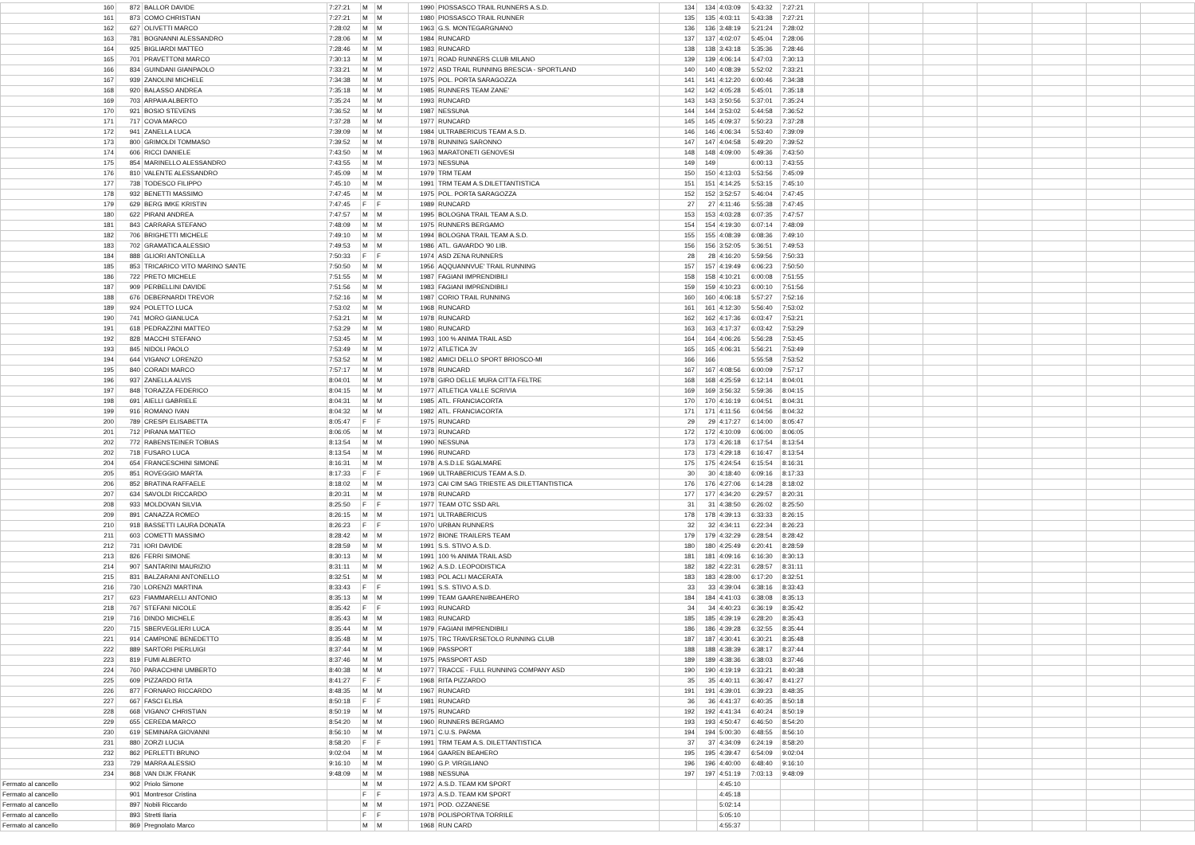| 160 | 872 | BALLOR DAVIDE | 7:27:21 | M | M | 1990 | PIOSSASCO TRAIL RUNNERS A.S.D. | 134 | 134 | 4:03:09 | 5:43:32 | 7:27:21 | | | | | | | |
| 161 | 873 | COMO CHRISTIAN | 7:27:21 | M | M | 1980 | PIOSSASCO TRAIL RUNNER | 135 | 135 | 4:03:11 | 5:43:38 | 7:27:21 | | | | | | | |
| 162 | 627 | OLIVETTI MARCO | 7:28:02 | M | M | 1963 | G.S. MONTEGARGNANO | 136 | 136 | 3:48:19 | 5:21:24 | 7:28:02 | | | | | | | |
| 163 | 781 | BOGNANNI ALESSANDRO | 7:28:06 | M | M | 1984 | RUNCARD | 137 | 137 | 4:02:07 | 5:45:04 | 7:28:06 | | | | | | | |
| 164 | 925 | BIGLIARDI MATTEO | 7:28:46 | M | M | 1983 | RUNCARD | 138 | 138 | 3:43:18 | 5:35:36 | 7:28:46 | | | | | | | |
| 165 | 701 | PRAVETTONI MARCO | 7:30:13 | M | M | 1971 | ROAD RUNNERS CLUB MILANO | 139 | 139 | 4:06:14 | 5:47:03 | 7:30:13 | | | | | | | |
| 166 | 834 | GUINDANI GIANPAOLO | 7:33:21 | M | M | 1972 | ASD TRAIL RUNNING BRESCIA - SPORTLAND | 140 | 140 | 4:08:39 | 5:52:02 | 7:33:21 | | | | | | | |
| 167 | 939 | ZANOLINI MICHELE | 7:34:38 | M | M | 1975 | POL. PORTA SARAGOZZA | 141 | 141 | 4:12:20 | 6:00:46 | 7:34:38 | | | | | | | |
| 168 | 920 | BALASSO ANDREA | 7:35:18 | M | M | 1985 | RUNNERS TEAM ZANE' | 142 | 142 | 4:05:28 | 5:45:01 | 7:35:18 | | | | | | | |
| 169 | 703 | ARPAIA ALBERTO | 7:35:24 | M | M | 1993 | RUNCARD | 143 | 143 | 3:50:56 | 5:37:01 | 7:35:24 | | | | | | | |
| 170 | 921 | BOSIO STEVENS | 7:36:52 | M | M | 1987 | NESSUNA | 144 | 144 | 3:53:02 | 5:44:58 | 7:36:52 | | | | | | | |
| 171 | 717 | COVA MARCO | 7:37:28 | M | M | 1977 | RUNCARD | 145 | 145 | 4:09:37 | 5:50:23 | 7:37:28 | | | | | | | |
| 172 | 941 | ZANELLA LUCA | 7:39:09 | M | M | 1984 | ULTRABERICUS TEAM A.S.D. | 146 | 146 | 4:06:34 | 5:53:40 | 7:39:09 | | | | | | | |
| 173 | 800 | GRIMOLDI TOMMASO | 7:39:52 | M | M | 1978 | RUNNING SARONNO | 147 | 147 | 4:04:58 | 5:49:20 | 7:39:52 | | | | | | | |
| 174 | 606 | RICCI DANIELE | 7:43:50 | M | M | 1963 | MARATONETI GENOVESI | 148 | 148 | 4:09:00 | 5:49:36 | 7:43:50 | | | | | | | |
| 175 | 854 | MARINELLO ALESSANDRO | 7:43:55 | M | M | 1973 | NESSUNA | 149 | 149 | | 6:00:13 | 7:43:55 | | | | | | | |
| 176 | 810 | VALENTE ALESSANDRO | 7:45:09 | M | M | 1979 | TRM TEAM | 150 | 150 | 4:13:03 | 5:53:56 | 7:45:09 | | | | | | | |
| 177 | 738 | TODESCO FILIPPO | 7:45:10 | M | M | 1991 | TRM TEAM A.S.DILETTANTISTICA | 151 | 151 | 4:14:25 | 5:53:15 | 7:45:10 | | | | | | | |
| 178 | 932 | BENETTI MASSIMO | 7:47:45 | M | M | 1975 | POL. PORTA SARAGOZZA | 152 | 152 | 3:52:57 | 5:46:04 | 7:47:45 | | | | | | | |
| 179 | 629 | BERG IMKE KRISTIN | 7:47:45 | F | F | 1989 | RUNCARD | 27 | 27 | 4:11:46 | 5:55:38 | 7:47:45 | | | | | | | |
| 180 | 622 | PIRANI ANDREA | 7:47:57 | M | M | 1995 | BOLOGNA TRAIL TEAM A.S.D. | 153 | 153 | 4:03:28 | 6:07:35 | 7:47:57 | | | | | | | |
| 181 | 843 | CARRARA STEFANO | 7:48:09 | M | M | 1975 | RUNNERS BERGAMO | 154 | 154 | 4:19:30 | 6:07:14 | 7:48:09 | | | | | | | |
| 182 | 706 | BRIGHETTI MICHELE | 7:49:10 | M | M | 1994 | BOLOGNA TRAIL TEAM A.S.D. | 155 | 155 | 4:08:39 | 6:08:36 | 7:49:10 | | | | | | | |
| 183 | 702 | GRAMATICA ALESSIO | 7:49:53 | M | M | 1986 | ATL. GAVARDO '90 LIB. | 156 | 156 | 3:52:05 | 5:36:51 | 7:49:53 | | | | | | | |
| 184 | 888 | GLIORI ANTONELLA | 7:50:33 | F | F | 1974 | ASD ZENA RUNNERS | 28 | 28 | 4:16:20 | 5:59:56 | 7:50:33 | | | | | | | |
| 185 | 853 | TRICARICO VITO MARINO SANTE | 7:50:50 | M | M | 1956 | AQQUANNVUE' TRAIL RUNNING | 157 | 157 | 4:19:49 | 6:06:23 | 7:50:50 | | | | | | | |
| 186 | 722 | PRETO MICHELE | 7:51:55 | M | M | 1987 | FAGIANI IMPRENDIBILI | 158 | 158 | 4:10:21 | 6:00:08 | 7:51:55 | | | | | | | |
| 187 | 909 | PERBELLINI DAVIDE | 7:51:56 | M | M | 1983 | FAGIANI IMPRENDIBILI | 159 | 159 | 4:10:23 | 6:00:10 | 7:51:56 | | | | | | | |
| 188 | 676 | DEBERNARDI TREVOR | 7:52:16 | M | M | 1987 | CORIO TRAIL RUNNING | 160 | 160 | 4:06:18 | 5:57:27 | 7:52:16 | | | | | | | |
| 189 | 924 | POLETTO LUCA | 7:53:02 | M | M | 1968 | RUNCARD | 161 | 161 | 4:12:30 | 5:56:40 | 7:53:02 | | | | | | | |
| 190 | 741 | MORO GIANLUCA | 7:53:21 | M | M | 1978 | RUNCARD | 162 | 162 | 4:17:36 | 6:03:47 | 7:53:21 | | | | | | | |
| 191 | 618 | PEDRAZZINI MATTEO | 7:53:29 | M | M | 1980 | RUNCARD | 163 | 163 | 4:17:37 | 6:03:42 | 7:53:29 | | | | | | | |
| 192 | 828 | MACCHI STEFANO | 7:53:45 | M | M | 1993 | 100 % ANIMA TRAIL ASD | 164 | 164 | 4:06:26 | 5:56:28 | 7:53:45 | | | | | | | |
| 193 | 845 | NIDOLI PAOLO | 7:53:49 | M | M | 1972 | ATLETICA 3V | 165 | 165 | 4:06:31 | 5:56:21 | 7:53:49 | | | | | | | |
| 194 | 644 | VIGANO' LORENZO | 7:53:52 | M | M | 1982 | AMICI DELLO SPORT BRIOSCO-MI | 166 | 166 | | 5:55:58 | 7:53:52 | | | | | | | |
| 195 | 840 | CORADI MARCO | 7:57:17 | M | M | 1978 | RUNCARD | 167 | 167 | 4:08:56 | 6:00:09 | 7:57:17 | | | | | | | |
| 196 | 937 | ZANELLA ALVIS | 8:04:01 | M | M | 1978 | GIRO DELLE MURA CITTA FELTRE | 168 | 168 | 4:25:59 | 6:12:14 | 8:04:01 | | | | | | | |
| 197 | 848 | TORAZZA FEDERICO | 8:04:15 | M | M | 1977 | ATLETICA VALLE SCRIVIA | 169 | 169 | 3:56:32 | 5:59:36 | 8:04:15 | | | | | | | |
| 198 | 691 | AIELLI GABRIELE | 8:04:31 | M | M | 1985 | ATL. FRANCIACORTA | 170 | 170 | 4:16:19 | 6:04:51 | 8:04:31 | | | | | | | |
| 199 | 916 | ROMANO IVAN | 8:04:32 | M | M | 1982 | ATL. FRANCIACORTA | 171 | 171 | 4:11:56 | 6:04:56 | 8:04:32 | | | | | | | |
| 200 | 789 | CRESPI ELISABETTA | 8:05:47 | F | F | 1975 | RUNCARD | 29 | 29 | 4:17:27 | 6:14:00 | 8:05:47 | | | | | | | |
| 201 | 712 | PIRANA MATTEO | 8:06:05 | M | M | 1973 | RUNCARD | 172 | 172 | 4:10:09 | 6:06:00 | 8:06:05 | | | | | | | |
| 202 | 772 | RABENSTEINER TOBIAS | 8:13:54 | M | M | 1990 | NESSUNA | 173 | 173 | 4:26:18 | 6:17:54 | 8:13:54 | | | | | | | |
| 202 | 718 | FUSARO LUCA | 8:13:54 | M | M | 1996 | RUNCARD | 173 | 173 | 4:29:18 | 6:16:47 | 8:13:54 | | | | | | | |
| 204 | 654 | FRANCESCHINI SIMONE | 8:16:31 | M | M | 1978 | A.S.D.LE SGALMARE | 175 | 175 | 4:24:54 | 6:15:54 | 8:16:31 | | | | | | | |
| 205 | 851 | ROVEGGIO MARTA | 8:17:33 | F | F | 1969 | ULTRABERICUS TEAM A.S.D. | 30 | 30 | 4:18:40 | 6:09:16 | 8:17:33 | | | | | | | |
| 206 | 852 | BRATINA RAFFAELE | 8:18:02 | M | M | 1973 | CAI CIM SAG TRIESTE AS DILETTANTISTICA | 176 | 176 | 4:27:06 | 6:14:28 | 8:18:02 | | | | | | | |
| 207 | 634 | SAVOLDI RICCARDO | 8:20:31 | M | M | 1978 | RUNCARD | 177 | 177 | 4:34:20 | 6:29:57 | 8:20:31 | | | | | | | |
| 208 | 933 | MOLDOVAN SILVIA | 8:25:50 | F | F | 1977 | TEAM OTC SSD ARL | 31 | 31 | 4:38:50 | 6:26:02 | 8:25:50 | | | | | | | |
| 209 | 891 | CANAZZA ROMEO | 8:26:15 | M | M | 1971 | ULTRABERICUS | 178 | 178 | 4:39:13 | 6:33:33 | 8:26:15 | | | | | | | |
| 210 | 918 | BASSETTI LAURA DONATA | 8:26:23 | F | F | 1970 | URBAN RUNNERS | 32 | 32 | 4:34:11 | 6:22:34 | 8:26:23 | | | | | | | |
| 211 | 603 | COMETTI MASSIMO | 8:28:42 | M | M | 1972 | BIONE TRAILERS TEAM | 179 | 179 | 4:32:29 | 6:28:54 | 8:28:42 | | | | | | | |
| 212 | 731 | IORI DAVIDE | 8:28:59 | M | M | 1991 | S.S. STIVO A.S.D. | 180 | 180 | 4:25:49 | 6:20:41 | 8:28:59 | | | | | | | |
| 213 | 826 | FERRI SIMONE | 8:30:13 | M | M | 1991 | 100 % ANIMA TRAIL ASD | 181 | 181 | 4:09:16 | 6:16:30 | 8:30:13 | | | | | | | |
| 214 | 907 | SANTARINI MAURIZIO | 8:31:11 | M | M | 1962 | A.S.D. LEOPODISTICA | 182 | 182 | 4:22:31 | 6:28:57 | 8:31:11 | | | | | | | |
| 215 | 831 | BALZARANI ANTONELLO | 8:32:51 | M | M | 1983 | POL ACLI MACERATA | 183 | 183 | 4:28:00 | 6:17:20 | 8:32:51 | | | | | | | |
| 216 | 730 | LORENZI MARTINA | 8:33:43 | F | F | 1991 | S.S. STIVO A.S.D. | 33 | 33 | 4:39:04 | 6:38:16 | 8:33:43 | | | | | | | |
| 217 | 623 | FIAMMARELLI ANTONIO | 8:35:13 | M | M | 1999 | TEAM GAAREN#BEAHERO | 184 | 184 | 4:41:03 | 6:38:08 | 8:35:13 | | | | | | | |
| 218 | 767 | STEFANI NICOLE | 8:35:42 | F | F | 1993 | RUNCARD | 34 | 34 | 4:40:23 | 6:36:19 | 8:35:42 | | | | | | | |
| 219 | 716 | DINDO MICHELE | 8:35:43 | M | M | 1983 | RUNCARD | 185 | 185 | 4:39:19 | 6:28:20 | 8:35:43 | | | | | | | |
| 220 | 715 | SBERVEGLIERI LUCA | 8:35:44 | M | M | 1979 | FAGIANI IMPRENDIBILI | 186 | 186 | 4:39:28 | 6:32:55 | 8:35:44 | | | | | | | |
| 221 | 914 | CAMPIONE BENEDETTO | 8:35:48 | M | M | 1975 | TRC TRAVERSETOLO RUNNING CLUB | 187 | 187 | 4:30:41 | 6:30:21 | 8:35:48 | | | | | | | |
| 222 | 889 | SARTORI PIERLUIGI | 8:37:44 | M | M | 1969 | PASSPORT | 188 | 188 | 4:38:39 | 6:38:17 | 8:37:44 | | | | | | | |
| 223 | 819 | FUMI ALBERTO | 8:37:46 | M | M | 1975 | PASSPORT ASD | 189 | 189 | 4:38:36 | 6:38:03 | 8:37:46 | | | | | | | |
| 224 | 760 | PARACCHINI UMBERTO | 8:40:38 | M | M | 1977 | TRACCE - FULL RUNNING COMPANY ASD | 190 | 190 | 4:19:19 | 6:33:21 | 8:40:38 | | | | | | | |
| 225 | 609 | PIZZARDO RITA | 8:41:27 | F | F | 1968 | RITA PIZZARDO | 35 | 35 | 4:40:11 | 6:36:47 | 8:41:27 | | | | | | | |
| 226 | 877 | FORNARO RICCARDO | 8:48:35 | M | M | 1967 | RUNCARD | 191 | 191 | 4:39:01 | 6:39:23 | 8:48:35 | | | | | | | |
| 227 | 667 | FASCI ELISA | 8:50:18 | F | F | 1981 | RUNCARD | 36 | 36 | 4:41:37 | 6:40:35 | 8:50:18 | | | | | | | |
| 228 | 668 | VIGANO' CHRISTIAN | 8:50:19 | M | M | 1975 | RUNCARD | 192 | 192 | 4:41:34 | 6:40:24 | 8:50:19 | | | | | | | |
| 229 | 655 | CEREDA MARCO | 8:54:20 | M | M | 1960 | RUNNERS BERGAMO | 193 | 193 | 4:50:47 | 6:46:50 | 8:54:20 | | | | | | | |
| 230 | 619 | SEMINARA GIOVANNI | 8:56:10 | M | M | 1971 | C.U.S. PARMA | 194 | 194 | 5:00:30 | 6:48:55 | 8:56:10 | | | | | | | |
| 231 | 880 | ZORZI LUCIA | 8:58:20 | F | F | 1991 | TRM TEAM A.S. DILETTANTISTICA | 37 | 37 | 4:34:09 | 6:24:19 | 8:58:20 | | | | | | | |
| 232 | 862 | PERLETTI BRUNO | 9:02:04 | M | M | 1964 | GAAREN BEAHERO | 195 | 195 | 4:39:47 | 6:54:09 | 9:02:04 | | | | | | | |
| 233 | 729 | MARRA ALESSIO | 9:16:10 | M | M | 1990 | G.P. VIRGILIANO | 196 | 196 | 4:40:00 | 6:48:40 | 9:16:10 | | | | | | | |
| 234 | 868 | VAN DIJK FRANK | 9:48:09 | M | M | 1988 | NESSUNA | 197 | 197 | 4:51:19 | 7:03:13 | 9:48:09 | | | | | | | |
| Fermato al cancello | 902 | Priolo Simone | | M | M | 1972 | A.S.D. TEAM KM SPORT | | | 4:45:10 | | | | | | | | | |
| Fermato al cancello | 901 | Montresor Cristina | | F | F | 1973 | A.S.D. TEAM KM SPORT | | | 4:45:18 | | | | | | | | | |
| Fermato al cancello | 897 | Nobili Riccardo | | M | M | 1971 | POD. OZZANESE | | | 5:02:14 | | | | | | | | | |
| Fermato al cancello | 893 | Stretti Ilaria | | F | F | 1978 | POLISPORTIVA TORRILE | | | 5:05:10 | | | | | | | | | |
| Fermato al cancello | 869 | Pregnolato Marco | | M | M | 1968 | RUN CARD | | | 4:55:37 | | | | | | | | | |